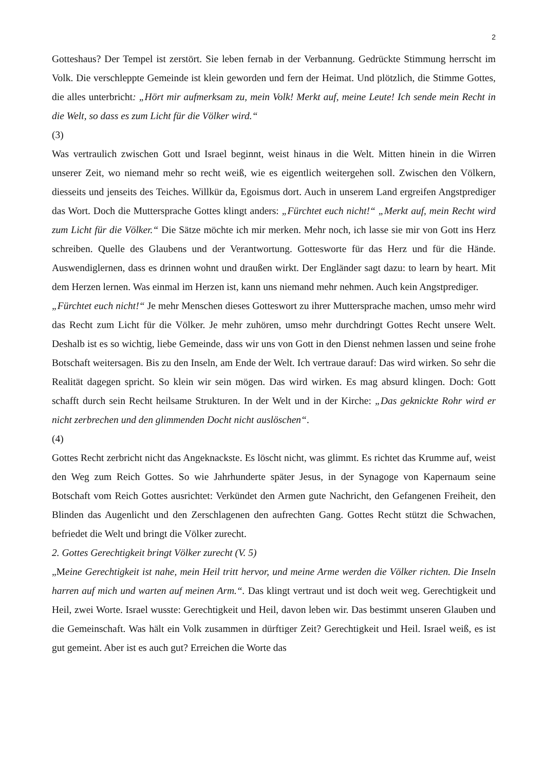2
Gotteshaus? Der Tempel ist zerstört. Sie leben fernab in der Verbannung. Gedrückte Stimmung herrscht im Volk. Die verschleppte Gemeinde ist klein geworden und fern der Heimat. Und plötzlich, die Stimme Gottes, die alles unterbricht: „Hört mir aufmerksam zu, mein Volk! Merkt auf, meine Leute! Ich sende mein Recht in die Welt, so dass es zum Licht für die Völker wird.“
(3)
Was vertraulich zwischen Gott und Israel beginnt, weist hinaus in die Welt. Mitten hinein in die Wirren unserer Zeit, wo niemand mehr so recht weiß, wie es eigentlich weitergehen soll. Zwischen den Völkern, diesseits und jenseits des Teiches. Willkür da, Egoismus dort. Auch in unserem Land ergreifen Angstprediger das Wort. Doch die Muttersprache Gottes klingt anders: „Fürchtet euch nicht!“ „Merkt auf, mein Recht wird zum Licht für die Völker.“ Die Sätze möchte ich mir merken. Mehr noch, ich lasse sie mir von Gott ins Herz schreiben. Quelle des Glaubens und der Verantwortung. Gottesworte für das Herz und für die Hände. Auswendiglernen, dass es drinnen wohnt und draußen wirkt. Der Engländer sagt dazu: to learn by heart. Mit dem Herzen lernen. Was einmal im Herzen ist, kann uns niemand mehr nehmen. Auch kein Angstprediger.
„Fürchtet euch nicht!“ Je mehr Menschen dieses Gotteswort zu ihrer Muttersprache machen, umso mehr wird das Recht zum Licht für die Völker. Je mehr zuhören, umso mehr durchdringt Gottes Recht unsere Welt. Deshalb ist es so wichtig, liebe Gemeinde, dass wir uns von Gott in den Dienst nehmen lassen und seine frohe Botschaft weitersagen. Bis zu den Inseln, am Ende der Welt. Ich vertraue darauf: Das wird wirken. So sehr die Realität dagegen spricht. So klein wir sein mögen. Das wird wirken. Es mag absurd klingen. Doch: Gott schafft durch sein Recht heilsame Strukturen. In der Welt und in der Kirche: „Das geknickte Rohr wird er nicht zerbrechen und den glimmenden Docht nicht auslöschen“.
(4)
Gottes Recht zerbricht nicht das Angeknackste. Es löscht nicht, was glimmt. Es richtet das Krumme auf, weist den Weg zum Reich Gottes. So wie Jahrhunderte später Jesus, in der Synagoge von Kapernaum seine Botschaft vom Reich Gottes ausrichtet: Verkündet den Armen gute Nachricht, den Gefangenen Freiheit, den Blinden das Augenlicht und den Zerschlagenen den aufrechten Gang. Gottes Recht stützt die Schwachen, befriedet die Welt und bringt die Völker zurecht.
2. Gottes Gerechtigkeit bringt Völker zurecht (V. 5)
„Meine Gerechtigkeit ist nahe, mein Heil tritt hervor, und meine Arme werden die Völker richten. Die Inseln harren auf mich und warten auf meinen Arm.“. Das klingt vertraut und ist doch weit weg. Gerechtigkeit und Heil, zwei Worte. Israel wusste: Gerechtigkeit und Heil, davon leben wir. Das bestimmt unseren Glauben und die Gemeinschaft. Was hält ein Volk zusammen in dürftiger Zeit? Gerechtigkeit und Heil. Israel weiß, es ist gut gemeint. Aber ist es auch gut? Erreichen die Worte das